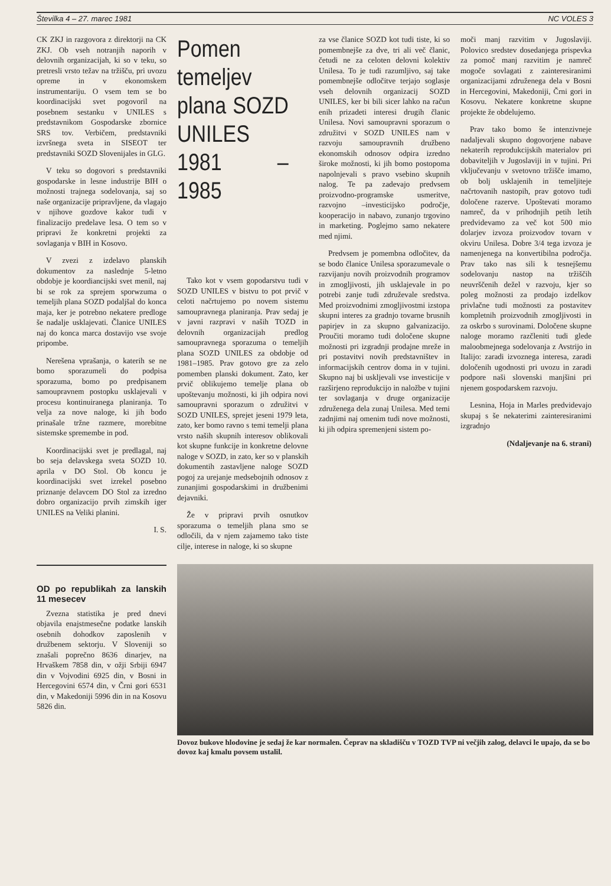Številka 4 – 27. marec 1981 NC VOLES 3
CK ZKJ in razgovora z direktorji na CK ZKJ. Ob vseh notranjih naporih v delovnih organizacijah, ki so v teku, so pretresli vrsto težav na tržišču, pri uvozu opreme in v ekonomskem instrumentariju. O vsem tem se bo koordinacijski svet pogovoril na posebnem sestanku v UNILES s predstavnikom Gospodarske zbornice SRS tov. Verbičem, predstavniki izvršnega sveta in SISEOT ter predstavniki SOZD Slovenijales in GLG.
V teku so dogovori s predstavniki gospodarske in lesne industrije BIH o možnosti trajnega sodelovanja, saj so naše organizacije pripravljene, da vlagajo v njihove gozdove kakor tudi v finalizacijo predelave lesa. O tem so v pripravi že konkretni projekti za sovlaganja v BIH in Kosovo.
V zvezi z izdelavo planskih dokumentov za naslednje 5-letno obdobje je koordiancijski svet menil, naj bi se rok za sprejem sporwzuma o temeljih plana SOZD podaljšal do konca maja, ker je potrebno nekatere predloge še nadalje usklajevati. Članice UNILES naj do konca marca dostavijo vse svoje pripombe.
Nerešena vprašanja, o katerih se ne bomo sporazumeli do podpisa sporazuma, bomo po predpisanem samoupravnem postopku usklajevali v procesu kontinuiranega planiranja. To velja za nove naloge, ki jih bodo prinašale tržne razmere, morebitne sistemske spremembe in pod.
Koordinacijski svet je predlagal, naj bo seja delavskega sveta SOZD 10. aprila v DO Stol. Ob koncu je koordinacijski svet izrekel posebno priznanje delavcem DO Stol za izredno dobro organizacijo prvih zimskih iger UNILES na Veliki planini.
I. S.
OD po republikah za lanskih 11 mesecev
Zvezna statistika je pred dnevi objavila enajstmesečne podatke lanskih osebnih dohodkov zaposlenih v družbenem sektorju. V Sloveniji so znašali poprečno 8636 dinarjev, na Hrvaškem 7858 din, v ožji Srbiji 6947 din v Vojvodini 6925 din, v Bosni in Hercegovini 6574 din, v Črni gori 6531 din, v Makedoniji 5996 din in na Kosovu 5826 din.
Pomen temeljev plana SOZD UNILES 1981 – 1985
Tako kot v vsem gopodarstvu tudi v SOZD UNILES v bistvu to pot prvič v celoti načrtujemo po novem sistemu samoupravnega planiranja. Prav sedaj je v javni razpravi v naših TOZD in delovnih organizacijah predlog samoupravnega sporazuma o temeljih plana SOZD UNILES za obdobje od 1981–1985. Prav gotovo gre za zelo pomemben planski dokument. Zato, ker prvič oblikujemo temelje plana ob upoštevanju možnosti, ki jih odpira novi samoupravni sporazum o združitvi v SOZD UNILES, sprejet jeseni 1979 leta, zato, ker bomo ravno s temi temelji plana vrsto naših skupnih interesov oblikovali kot skupne funkcije in konkretne delovne naloge v SOZD, in zato, ker so v planskih dokumentih zastavljene naloge SOZD pogoj za urejanje medsebojnih odnosov z zunanjimi gospodarskimi in družbenimi dejavniki.
Že v pripravi prvih osnutkov sporazuma o temeljih plana smo se odločili, da v njem zajamemo tako tiste cilje, interese in naloge, ki so skupne
za vse članice SOZD kot tudi tiste, ki so pomembnejše za dve, tri ali več članic, četudi ne za celoten delovni kolektiv Unilesa. To je tudi razumljivo, saj take pomembnejše odločitve terjajo soglasje vseh delovnih organizacij SOZD UNILES, ker bi bili sicer lahko na račun enih prizadeti interesi drugih članic Unilesa. Novi samoupravni sporazum o združitvi v SOZD UNILES nam v razvoju samoupravnih družbeno ekonomskih odnosov odpira izredno široke možnosti, ki jih bomo postopoma napolnjevali s pravo vsebino skupnih nalog. Te pa zadevajo predvsem proizvodno-programske usmeritve, razvojno –investicijsko področje, kooperacijo in nabavo, zunanjo trgovino in marketing. Poglejmo samo nekatere med njimi.
Predvsem je pomembna odločitev, da se bodo članice Unilesa sporazumevale o razvijanju novih proizvodnih programov in zmogljivosti, jih usklajevale in po potrebi zanje tudi združevale sredstva. Med proizvodnimi zmogljivostmi izstopa skupni interes za gradnjo tovarne brusnih papirjev in za skupno galvanizacijo. Proučiti moramo tudi določene skupne možnosti pri izgradnji prodajne mreže in pri postavitvi novih predstavništev in informacijskih centrov doma in v tujini. Skupno naj bi usklјevali vse investicije v razširjeno reprodukcijo in naložbe v tujini ter sovlaganja v druge organizacije združenega dela zunaj Unilesa. Med temi zadnjimi naj omenim tudi nove možnosti, ki jih odpira spremenjeni sistem po-
moči manj razvitim v Jugoslaviji. Polovico sredstev dosedanjega prispevka za pomoč manj razvitim je namreč mogoče sovlagati z zainteresiranimi organizacijami združenega dela v Bosni in Hercegovini, Makedoniji, Črni gori in Kosovu. Nekatere konkretne skupne projekte že obdelujemo.
Prav tako bomo še intenzivneje nadaljevali skupno dogovorjene nabave nekaterih reprodukcijskih materialov pri dobaviteljih v Jugoslaviji in v tujini. Pri vključevanju v svetovno tržišče imamo, ob bolj usklajenih in temeljiteje načrtovanih nastopih, prav gotovo tudi določene razerve. Upoštevati moramo namreč, da v prihodnjih petih letih predvidevamo za več kot 500 mio dolarjev izvoza proizvodov tovarn v okviru Unilesa. Dobre 3/4 tega izvoza je namenjenega na konvertibilna področja. Prav tako nas sili k tesnejšemu sodelovanju nastop na tržiščih neuvrščenih dežel v razvoju, kjer so poleg možnosti za prodajo izdelkov privlačne tudi možnosti za postavitev kompletnih proizvodnih zmogljivosti in za oskrbo s surovinami. Določene skupne naloge moramo razčleniti tudi glede maloobmejnega sodelovanja z Avstrijo in Italijo: zaradi izvoznega interesa, zaradi določenih ugodnosti pri uvozu in zaradi podpore naši slovenski manjšini pri njenem gospodarskem razvoju.
Lesnina, Hoja in Marles predvidevajo skupaj s še nekaterimi zainteresiranimi izgradnjo
(Ndaljevanje na 6. strani)
Dovoz bukove hlodovine je sedaj že kar normalen. Čeprav na skladišču v TOZD TVP ni večjih zalog, delavci le upajo, da se bo dovoz kaj kmalu povsem ustalil.